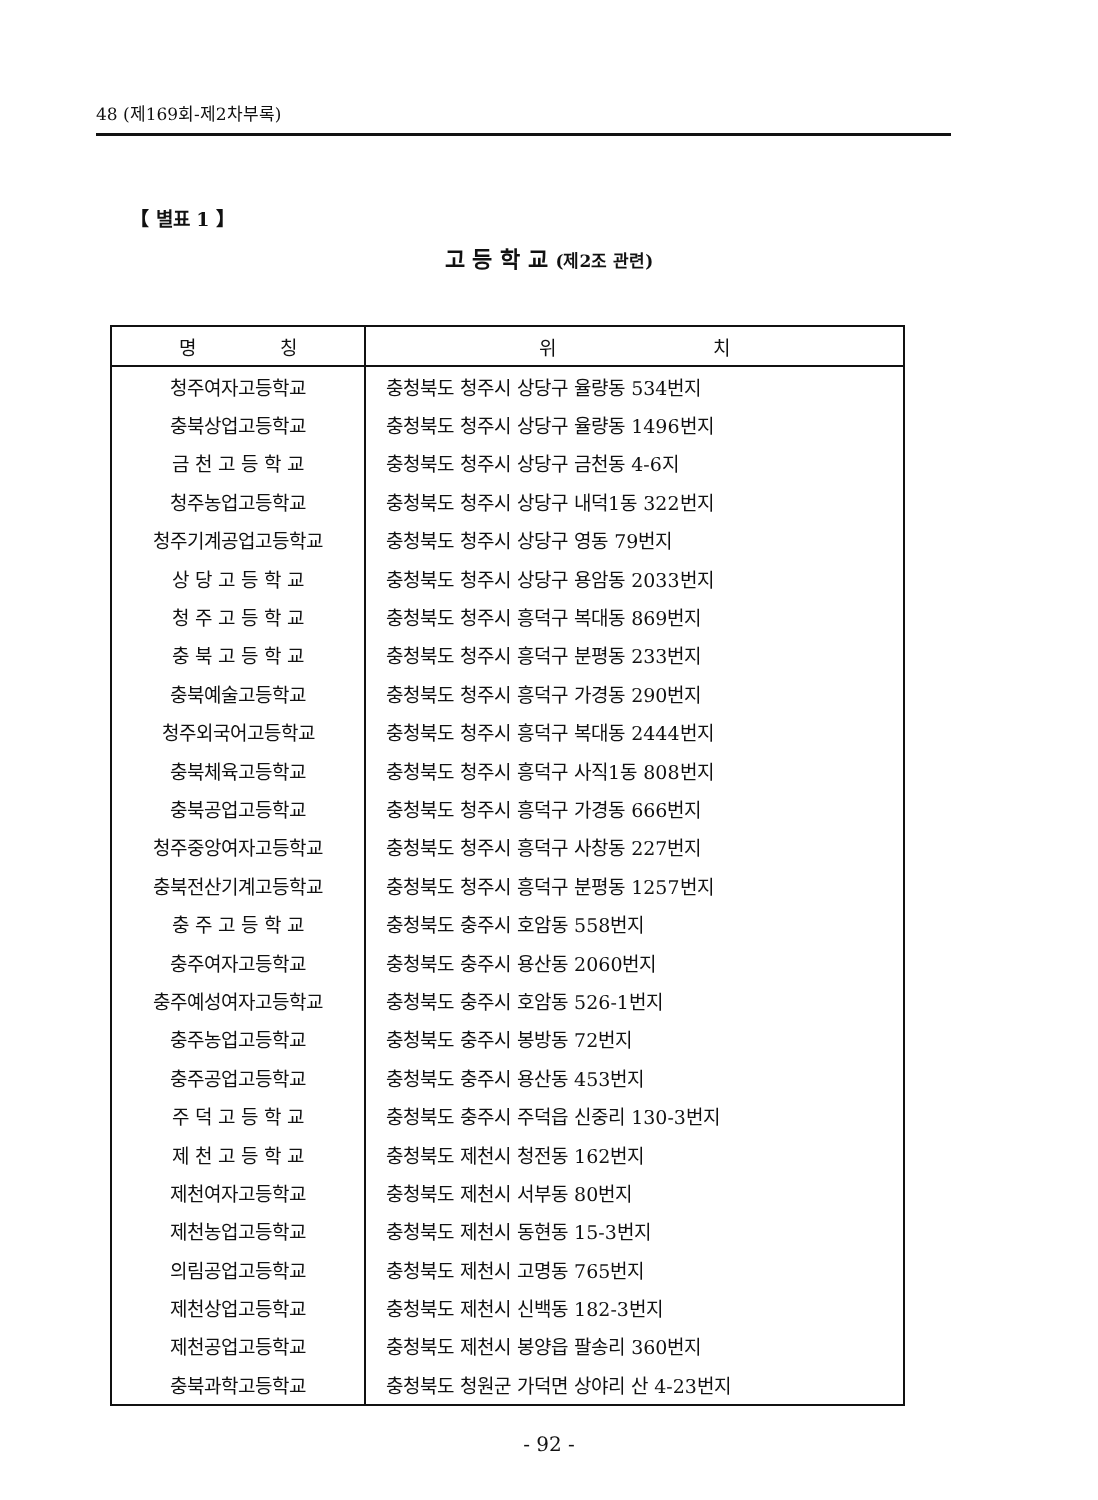48 (제169회-제2차부록)
【 별표 1 】
고 등 학 교 (제2조 관련)
| 명 칭 | 위 치 |
| --- | --- |
| 청주여자고등학교 | 충청북도 청주시 상당구 율량동 534번지 |
| 충북상업고등학교 | 충청북도 청주시 상당구 율량동 1496번지 |
| 금 천 고 등 학 교 | 충청북도 청주시 상당구 금천동 4-6지 |
| 청주농업고등학교 | 충청북도 청주시 상당구 내덕1동 322번지 |
| 청주기계공업고등학교 | 충청북도 청주시 상당구 영동 79번지 |
| 상 당 고 등 학 교 | 충청북도 청주시 상당구 용암동 2033번지 |
| 청 주 고 등 학 교 | 충청북도 청주시 흥덕구 복대동 869번지 |
| 충 북 고 등 학 교 | 충청북도 청주시 흥덕구 분평동 233번지 |
| 충북예술고등학교 | 충청북도 청주시 흥덕구 가경동 290번지 |
| 청주외국어고등학교 | 충청북도 청주시 흥덕구 복대동 2444번지 |
| 충북체육고등학교 | 충청북도 청주시 흥덕구 사직1동 808번지 |
| 충북공업고등학교 | 충청북도 청주시 흥덕구 가경동 666번지 |
| 청주중앙여자고등학교 | 충청북도 청주시 흥덕구 사창동 227번지 |
| 충북전산기계고등학교 | 충청북도 청주시 흥덕구 분평동 1257번지 |
| 충 주 고 등 학 교 | 충청북도 충주시 호암동 558번지 |
| 충주여자고등학교 | 충청북도 충주시 용산동 2060번지 |
| 충주예성여자고등학교 | 충청북도 충주시 호암동 526-1번지 |
| 충주농업고등학교 | 충청북도 충주시 봉방동 72번지 |
| 충주공업고등학교 | 충청북도 충주시 용산동 453번지 |
| 주 덕 고 등 학 교 | 충청북도 충주시 주덕읍 신중리 130-3번지 |
| 제 천 고 등 학 교 | 충청북도 제천시 청전동 162번지 |
| 제천여자고등학교 | 충청북도 제천시 서부동 80번지 |
| 제천농업고등학교 | 충청북도 제천시 동현동 15-3번지 |
| 의림공업고등학교 | 충청북도 제천시 고명동 765번지 |
| 제천상업고등학교 | 충청북도 제천시 신백동 182-3번지 |
| 제천공업고등학교 | 충청북도 제천시 봉양읍 팔송리 360번지 |
| 충북과학고등학교 | 충청북도 청원군 가덕면 상야리 산 4-23번지 |
- 92 -